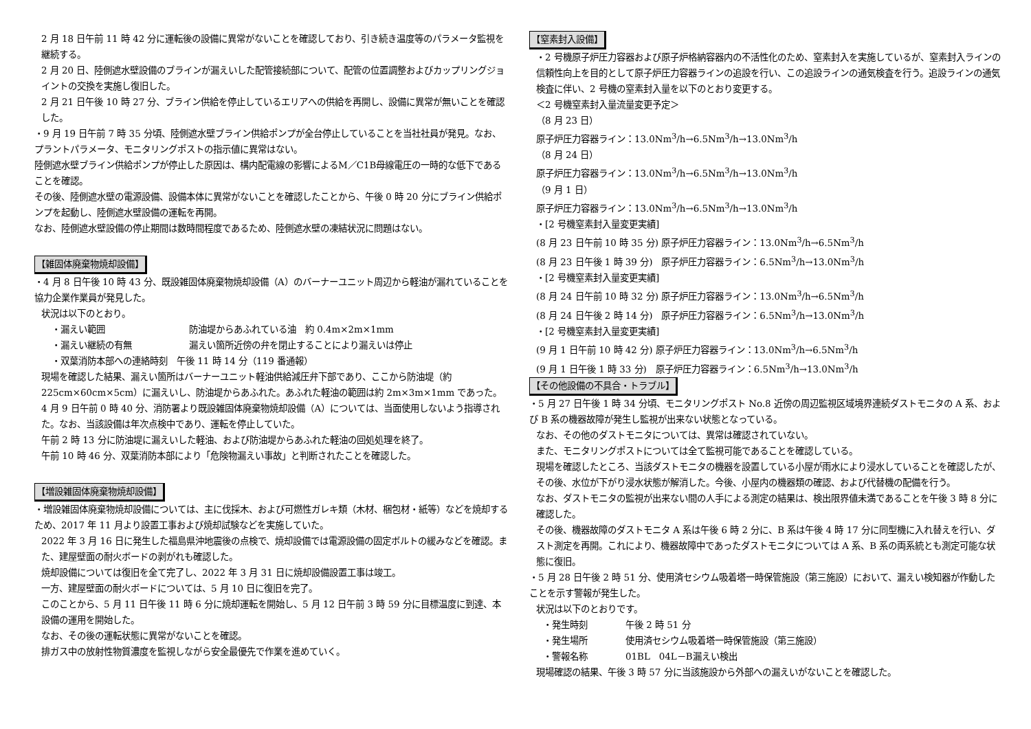2 月 18 日午前 11 時 42 分に運転後の設備に異常がないことを確認しており、引き続き温度等のパラメータ監視を継続する。
2 月 20 日、陸側遮水壁設備のブラインが漏えいした配管接続部について、配管の位置調整およびカップリングジョイントの交換を実施し復旧した。
2 月 21 日午後 10 時 27 分、ブライン供給を停止しているエリアへの供給を再開し、設備に異常が無いことを確認した。
・9 月 19 日午前 7 時 35 分頃、陸側遮水壁ブライン供給ポンプが全台停止していることを当社社員が発見。なお、プラントパラメータ、モニタリングポストの指示値に異常はない。
陸側遮水壁ブライン供給ポンプが停止した原因は、構内配電線の影響によるM／C1B母線電圧の一時的な低下であることを確認。
その後、陸側遮水壁の電源設備、設備本体に異常がないことを確認したことから、午後 0 時 20 分にブライン供給ポンプを起動し、陸側遮水壁設備の運転を再開。
なお、陸側遮水壁設備の停止期間は数時間程度であるため、陸側遮水壁の凍結状況に問題はない。
【雑固体廃棄物焼却設備】
・4 月 8 日午後 10 時 43 分、既設雑固体廃棄物焼却設備（A）のバーナーユニット周辺から軽油が漏れていることを協力企業作業員が発見した。
状況は以下のとおり。
・漏えい範囲 防油堤からあふれている油　約 0.4m×2m×1mm
・漏えい継続の有無 漏えい箇所近傍の弁を閉止することにより漏えいは停止
・双葉消防本部への連絡時刻　午後 11 時 14 分（119 番通報）
現場を確認した結果、漏えい箇所はバーナーユニット軽油供給減圧弁下部であり、ここから防油堤（約 225cm×60cm×5cm）に漏えいし、防油堤からあふれた。あふれた軽油の範囲は約 2m×3m×1mm であった。
4 月 9 日午前 0 時 40 分、消防署より既設雑固体廃棄物焼却設備（A）については、当面使用しないよう指導された。なお、当該設備は年次点検中であり、運転を停止していた。
午前 2 時 13 分に防油堤に漏えいした軽油、および防油堤からあふれた軽油の回処処理を終了。
午前 10 時 46 分、双葉消防本部により「危険物漏えい事故」と判断されたことを確認した。
【増設雑固体廃棄物焼却設備】
・増設雑固体廃棄物焼却設備については、主に伐採木、および可燃性ガレキ類（木材、梱包材・紙等）などを焼却するため、2017 年 11 月より設置工事および焼却試験などを実施していた。
2022 年 3 月 16 日に発生した福島県沖地震後の点検で、焼却設備では電源設備の固定ボルトの緩みなどを確認。また、建屋壁面の耐火ボードの剥がれも確認した。
焼却設備については復旧を全て完了し、2022 年 3 月 31 日に焼却設備設置工事は竣工。
一方、建屋壁面の耐火ボードについては、5 月 10 日に復旧を完了。
このことから、5 月 11 日午後 11 時 6 分に焼却運転を開始し、5 月 12 日午前 3 時 59 分に目標温度に到達、本設備の運用を開始した。
なお、その後の運転状態に異常がないことを確認。
排ガス中の放射性物質濃度を監視しながら安全最優先で作業を進めていく。
【窒素封入設備】
・2 号機原子炉圧力容器および原子炉格納容器内の不活性化のため、窒素封入を実施しているが、窒素封入ラインの信頼性向上を目的として原子炉圧力容器ラインの追設を行い、この追設ラインの通気検査を行う。追設ラインの通気検査に伴い、2 号機の窒素封入量を以下のとおり変更する。
＜2 号機窒素封入量流量変更予定＞
（8 月 23 日）
原子炉圧力容器ライン：13.0Nm<sup>3</sup>/h→6.5Nm<sup>3</sup>/h→13.0Nm<sup>3</sup>/h
（8 月 24 日）
原子炉圧力容器ライン：13.0Nm<sup>3</sup>/h→6.5Nm<sup>3</sup>/h→13.0Nm<sup>3</sup>/h
（9 月 1 日）
原子炉圧力容器ライン：13.0Nm<sup>3</sup>/h→6.5Nm<sup>3</sup>/h→13.0Nm<sup>3</sup>/h
・[2 号機窒素封入量変更実績]
(8 月 23 日午前 10 時 35 分) 原子炉圧力容器ライン：13.0Nm<sup>3</sup>/h→6.5Nm<sup>3</sup>/h
(8 月 23 日午後 1 時 39 分)　原子炉圧力容器ライン：6.5Nm<sup>3</sup>/h→13.0Nm<sup>3</sup>/h
・[2 号機窒素封入量変更実績]
(8 月 24 日午前 10 時 32 分) 原子炉圧力容器ライン：13.0Nm<sup>3</sup>/h→6.5Nm<sup>3</sup>/h
(8 月 24 日午後 2 時 14 分)　原子炉圧力容器ライン：6.5Nm<sup>3</sup>/h→13.0Nm<sup>3</sup>/h
・[2 号機窒素封入量変更実績]
(9 月 1 日午前 10 時 42 分) 原子炉圧力容器ライン：13.0Nm<sup>3</sup>/h→6.5Nm<sup>3</sup>/h
(9 月 1 日午後 1 時 33 分)　原子炉圧力容器ライン：6.5Nm<sup>3</sup>/h→13.0Nm<sup>3</sup>/h
【その他設備の不具合・トラブル】
・5 月 27 日午後 1 時 34 分頃、モニタリングポスト No.8 近傍の周辺監視区域境界連続ダストモニタの A 系、および B 系の機器故障が発生し監視が出来ない状態となっている。
なお、その他のダストモニタについては、異常は確認されていない。
また、モニタリングポストについては全て監視可能であることを確認している。
現場を確認したところ、当該ダストモニタの機器を設置している小屋が雨水により浸水していることを確認したが、その後、水位が下がり浸水状態が解消した。今後、小屋内の機器類の確認、および代替機の配備を行う。
なお、ダストモニタの監視が出来ない間の人手による測定の結果は、検出限界値未満であることを午後 3 時 8 分に確認した。
その後、機器故障のダストモニタ A 系は午後 6 時 2 分に、B 系は午後 4 時 17 分に同型機に入れ替えを行い、ダスト測定を再開。これにより、機器故障中であったダストモニタについては A 系、B 系の両系統とも測定可能な状態に復旧。
・5 月 28 日午後 2 時 51 分、使用済セシウム吸着塔一時保管施設（第三施設）において、漏えい検知器が作動したことを示す警報が発生した。
状況は以下のとおりです。
・発生時刻 午後 2 時 51 分
・発生場所 使用済セシウム吸着塔一時保管施設（第三施設）
・警報名称 01BL　04L－B漏えい検出
現場確認の結果、午後 3 時 57 分に当該施設から外部への漏えいがないことを確認した。